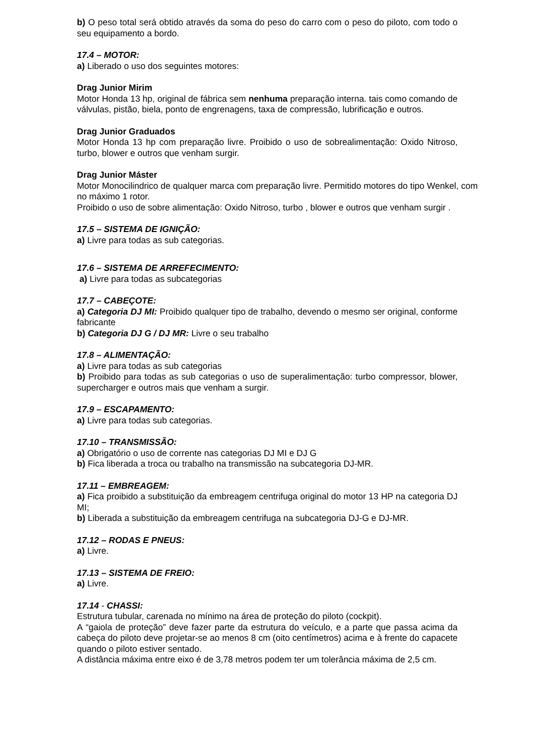b) O peso total será obtido através da soma do peso do carro com o peso do piloto, com todo o seu equipamento a bordo.
17.4 – MOTOR:
a) Liberado o uso dos seguintes motores:
Drag Junior Mirim
Motor Honda 13 hp, original de fábrica sem nenhuma preparação interna. tais como comando de válvulas, pistão, biela, ponto de engrenagens, taxa de compressão, lubrificação e outros.
Drag Junior Graduados
Motor Honda 13 hp com preparação livre. Proibido o uso de sobrealimentação: Oxido Nitroso, turbo, blower e outros que venham surgir.
Drag Junior Máster
Motor Monocilindrico de qualquer marca com preparação livre. Permitido motores do tipo Wenkel, com no máximo 1 rotor.
Proibido o uso de sobre alimentação: Oxido Nitroso, turbo , blower e outros que venham surgir .
17.5 – SISTEMA DE IGNIÇÃO:
a) Livre para todas as sub categorias.
17.6 – SISTEMA DE ARREFECIMENTO:
a) Livre para todas as subcategorias
17.7 – CABEÇOTE:
a) Categoria DJ MI: Proibido qualquer tipo de trabalho, devendo o mesmo ser original, conforme fabricante
b) Categoria DJ G / DJ MR: Livre o seu trabalho
17.8 – ALIMENTAÇÃO:
a) Livre para todas as sub categorias
b) Proibido para todas as sub categorias o uso de superalimentação: turbo compressor, blower, supercharger e outros mais que venham a surgir.
17.9 – ESCAPAMENTO:
a) Livre para todas sub categorias.
17.10 – TRANSMISSÃO:
a) Obrigatório o uso de corrente nas categorias DJ MI e DJ G
b) Fica liberada a troca ou trabalho na transmissão na subcategoria DJ-MR.
17.11 – EMBREAGEM:
a) Fica proibido a substituição da embreagem centrifuga original do motor 13 HP na categoria DJ MI;
b) Liberada a substituição da embreagem centrifuga na subcategoria DJ-G e DJ-MR.
17.12 – RODAS E PNEUS:
a) Livre.
17.13 – SISTEMA DE FREIO:
a) Livre.
17.14 - CHASSI:
Estrutura tubular, carenada no mínimo na área de proteção do piloto (cockpit).
A “gaiola de proteção” deve fazer parte da estrutura do veículo, e a parte que passa acima da cabeça do piloto deve projetar-se ao menos 8 cm (oito centímetros) acima e à frente do capacete quando o piloto estiver sentado.
A distância máxima entre eixo é de 3,78 metros podem ter um tolerância máxima de 2,5 cm.